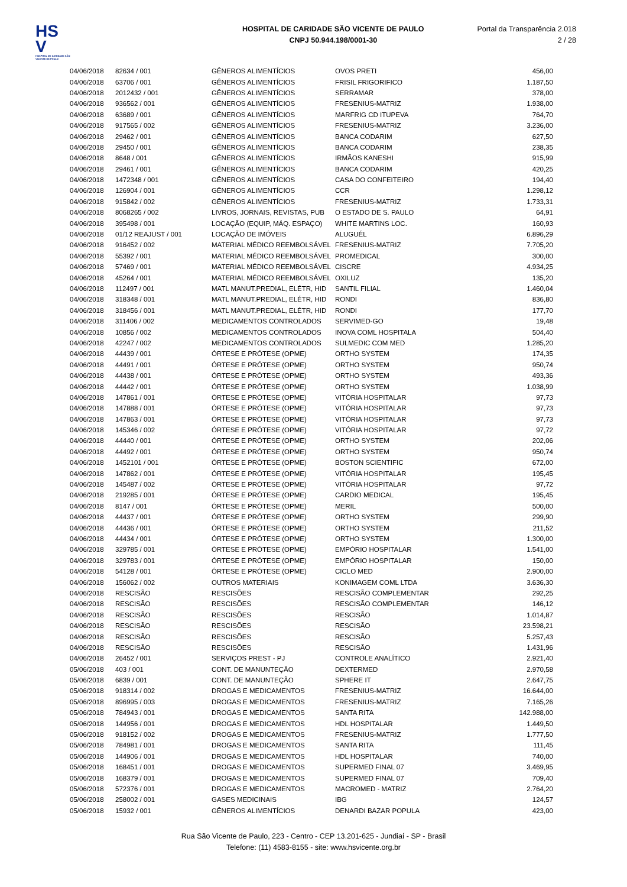HS V
HOSPITAL DE CARIDADE SÃO VICENTE DE PAULO
HOSPITAL DE CARIDADE SÃO VICENTE DE PAULO
CNPJ 50.944.198/0001-30
Portal da Transparência 2.018
2 / 28
| 04/06/2018 | 82634 / 001 | GÊNEROS ALIMENTÍCIOS | OVOS PRETI | 456,00 |
| 04/06/2018 | 63706 / 001 | GÊNEROS ALIMENTÍCIOS | FRISIL FRIGORIFICO | 1.187,50 |
| 04/06/2018 | 2012432 / 001 | GÊNEROS ALIMENTÍCIOS | SERRAMAR | 378,00 |
| 04/06/2018 | 936562 / 001 | GÊNEROS ALIMENTÍCIOS | FRESENIUS-MATRIZ | 1.938,00 |
| 04/06/2018 | 63689 / 001 | GÊNEROS ALIMENTÍCIOS | MARFRIG CD ITUPEVA | 764,70 |
| 04/06/2018 | 917565 / 002 | GÊNEROS ALIMENTÍCIOS | FRESENIUS-MATRIZ | 3.236,00 |
| 04/06/2018 | 29462 / 001 | GÊNEROS ALIMENTÍCIOS | BANCA CODARIM | 627,50 |
| 04/06/2018 | 29450 / 001 | GÊNEROS ALIMENTÍCIOS | BANCA CODARIM | 238,35 |
| 04/06/2018 | 8648 / 001 | GÊNEROS ALIMENTÍCIOS | IRMÃOS KANESHI | 915,99 |
| 04/06/2018 | 29461 / 001 | GÊNEROS ALIMENTÍCIOS | BANCA CODARIM | 420,25 |
| 04/06/2018 | 1472348 / 001 | GÊNEROS ALIMENTÍCIOS | CASA DO CONFEITEIRO | 194,40 |
| 04/06/2018 | 126904 / 001 | GÊNEROS ALIMENTÍCIOS | CCR | 1.298,12 |
| 04/06/2018 | 915842 / 002 | GÊNEROS ALIMENTÍCIOS | FRESENIUS-MATRIZ | 1.733,31 |
| 04/06/2018 | 8068265 / 002 | LIVROS, JORNAIS, REVISTAS, PUB | O ESTADO DE S. PAULO | 64,91 |
| 04/06/2018 | 395498 / 001 | LOCAÇÃO (EQUIP, MÁQ. ESPAÇO) | WHITE MARTINS LOC. | 160,93 |
| 04/06/2018 | 01/12 REAJUST / 001 | LOCAÇÃO DE IMÓVEIS | ALUGUÉL | 6.896,29 |
| 04/06/2018 | 916452 / 002 | MATERIAL MÉDICO REEMBOLSÁVEL | FRESENIUS-MATRIZ | 7.705,20 |
| 04/06/2018 | 55392 / 001 | MATERIAL MÉDICO REEMBOLSÁVEL | PROMEDICAL | 300,00 |
| 04/06/2018 | 57469 / 001 | MATERIAL MÉDICO REEMBOLSÁVEL | CISCRE | 4.934,25 |
| 04/06/2018 | 45264 / 001 | MATERIAL MÉDICO REEMBOLSÁVEL | OXILUZ | 135,20 |
| 04/06/2018 | 112497 / 001 | MATL MANUT.PREDIAL, ELÉTR, HID | SANTIL FILIAL | 1.460,04 |
| 04/06/2018 | 318348 / 001 | MATL MANUT.PREDIAL, ELÉTR, HID | RONDI | 836,80 |
| 04/06/2018 | 318456 / 001 | MATL MANUT.PREDIAL, ELÉTR, HID | RONDI | 177,70 |
| 04/06/2018 | 311406 / 002 | MEDICAMENTOS CONTROLADOS | SERVIMED-GO | 19,48 |
| 04/06/2018 | 10856 / 002 | MEDICAMENTOS CONTROLADOS | INOVA COML HOSPITALA | 504,40 |
| 04/06/2018 | 42247 / 002 | MEDICAMENTOS CONTROLADOS | SULMEDIC COM MED | 1.285,20 |
| 04/06/2018 | 44439 / 001 | ÓRTESE E PRÓTESE (OPME) | ORTHO SYSTEM | 174,35 |
| 04/06/2018 | 44491 / 001 | ÓRTESE E PRÓTESE (OPME) | ORTHO SYSTEM | 950,74 |
| 04/06/2018 | 44438 / 001 | ÓRTESE E PRÓTESE (OPME) | ORTHO SYSTEM | 493,36 |
| 04/06/2018 | 44442 / 001 | ÓRTESE E PRÓTESE (OPME) | ORTHO SYSTEM | 1.038,99 |
| 04/06/2018 | 147861 / 001 | ÓRTESE E PRÓTESE (OPME) | VITÓRIA HOSPITALAR | 97,73 |
| 04/06/2018 | 147888 / 001 | ÓRTESE E PRÓTESE (OPME) | VITÓRIA HOSPITALAR | 97,73 |
| 04/06/2018 | 147863 / 001 | ÓRTESE E PRÓTESE (OPME) | VITÓRIA HOSPITALAR | 97,73 |
| 04/06/2018 | 145346 / 002 | ÓRTESE E PRÓTESE (OPME) | VITÓRIA HOSPITALAR | 97,72 |
| 04/06/2018 | 44440 / 001 | ÓRTESE E PRÓTESE (OPME) | ORTHO SYSTEM | 202,06 |
| 04/06/2018 | 44492 / 001 | ÓRTESE E PRÓTESE (OPME) | ORTHO SYSTEM | 950,74 |
| 04/06/2018 | 1452101 / 001 | ÓRTESE E PRÓTESE (OPME) | BOSTON SCIENTIFIC | 672,00 |
| 04/06/2018 | 147862 / 001 | ÓRTESE E PRÓTESE (OPME) | VITÓRIA HOSPITALAR | 195,45 |
| 04/06/2018 | 145487 / 002 | ÓRTESE E PRÓTESE (OPME) | VITÓRIA HOSPITALAR | 97,72 |
| 04/06/2018 | 219285 / 001 | ÓRTESE E PRÓTESE (OPME) | CARDIO MEDICAL | 195,45 |
| 04/06/2018 | 8147 / 001 | ÓRTESE E PRÓTESE (OPME) | MERIL | 500,00 |
| 04/06/2018 | 44437 / 001 | ÓRTESE E PRÓTESE (OPME) | ORTHO SYSTEM | 299,90 |
| 04/06/2018 | 44436 / 001 | ÓRTESE E PRÓTESE (OPME) | ORTHO SYSTEM | 211,52 |
| 04/06/2018 | 44434 / 001 | ÓRTESE E PRÓTESE (OPME) | ORTHO SYSTEM | 1.300,00 |
| 04/06/2018 | 329785 / 001 | ÓRTESE E PRÓTESE (OPME) | EMPÓRIO HOSPITALAR | 1.541,00 |
| 04/06/2018 | 329783 / 001 | ÓRTESE E PRÓTESE (OPME) | EMPÓRIO HOSPITALAR | 150,00 |
| 04/06/2018 | 54128 / 001 | ÓRTESE E PRÓTESE (OPME) | CICLO MED | 2.900,00 |
| 04/06/2018 | 156062 / 002 | OUTROS MATERIAIS | KONIMAGEM COML LTDA | 3.636,30 |
| 04/06/2018 | RESCISÃO | RESCISÕES | RESCISÃO COMPLEMENTAR | 292,25 |
| 04/06/2018 | RESCISÃO | RESCISÕES | RESCISÃO COMPLEMENTAR | 146,12 |
| 04/06/2018 | RESCISÃO | RESCISÕES | RESCISÃO | 1.014,87 |
| 04/06/2018 | RESCISÃO | RESCISÕES | RESCISÃO | 23.598,21 |
| 04/06/2018 | RESCISÃO | RESCISÕES | RESCISÃO | 5.257,43 |
| 04/06/2018 | RESCISÃO | RESCISÕES | RESCISÃO | 1.431,96 |
| 04/06/2018 | 26452 / 001 | SERVIÇOS PREST - PJ | CONTROLE ANALÍTICO | 2.921,40 |
| 05/06/2018 | 403 / 001 | CONT. DE MANUNTEÇÃO | DEXTERMED | 2.970,58 |
| 05/06/2018 | 6839 / 001 | CONT. DE MANUNTEÇÃO | SPHERE IT | 2.647,75 |
| 05/06/2018 | 918314 / 002 | DROGAS E MEDICAMENTOS | FRESENIUS-MATRIZ | 16.644,00 |
| 05/06/2018 | 896995 / 003 | DROGAS E MEDICAMENTOS | FRESENIUS-MATRIZ | 7.165,26 |
| 05/06/2018 | 784943 / 001 | DROGAS E MEDICAMENTOS | SANTA RITA | 142.988,00 |
| 05/06/2018 | 144956 / 001 | DROGAS E MEDICAMENTOS | HDL HOSPITALAR | 1.449,50 |
| 05/06/2018 | 918152 / 002 | DROGAS E MEDICAMENTOS | FRESENIUS-MATRIZ | 1.777,50 |
| 05/06/2018 | 784981 / 001 | DROGAS E MEDICAMENTOS | SANTA RITA | 111,45 |
| 05/06/2018 | 144906 / 001 | DROGAS E MEDICAMENTOS | HDL HOSPITALAR | 740,00 |
| 05/06/2018 | 168451 / 001 | DROGAS E MEDICAMENTOS | SUPERMED FINAL 07 | 3.469,95 |
| 05/06/2018 | 168379 / 001 | DROGAS E MEDICAMENTOS | SUPERMED FINAL 07 | 709,40 |
| 05/06/2018 | 572376 / 001 | DROGAS E MEDICAMENTOS | MACROMED - MATRIZ | 2.764,20 |
| 05/06/2018 | 258002 / 001 | GASES MEDICINAIS | IBG | 124,57 |
| 05/06/2018 | 15932 / 001 | GÊNEROS ALIMENTÍCIOS | DENARDI BAZAR POPULA | 423,00 |
Rua São Vicente de Paulo, 223 - Centro - CEP 13.201-625 - Jundiaí - SP - Brasil
Telefone: (11) 4583-8155 - site: www.hsvicente.org.br